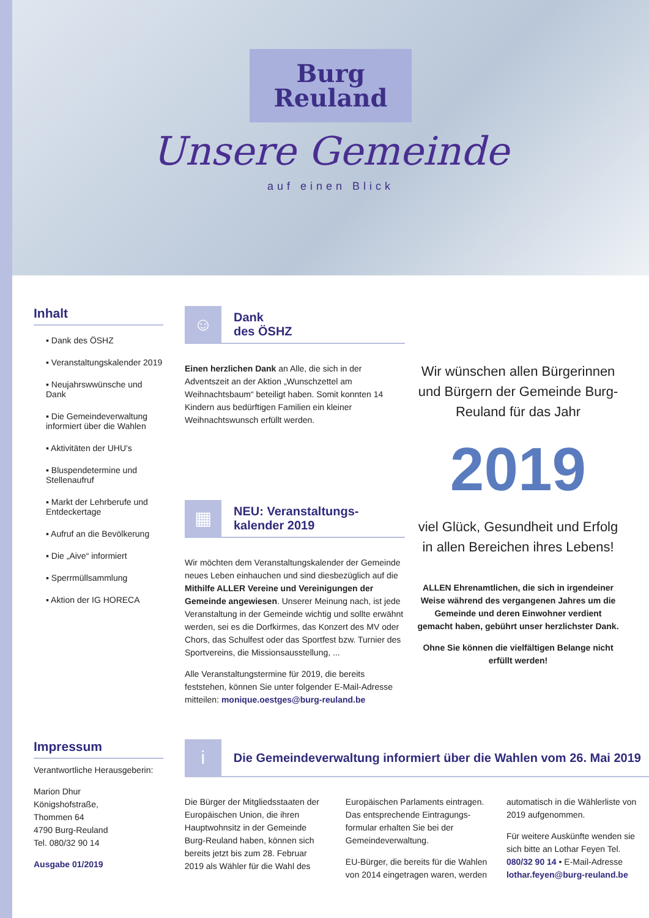Burg
Reuland
Unsere Gemeinde
auf einen Blick
Inhalt
▪ Dank des ÖSHZ
▪ Veranstaltungskalender 2019
▪ Neujahrswwünsche und Dank
▪ Die Gemeindeverwaltung informiert über die Wahlen
▪ Aktivitäten der UHU's
▪ Bluspendetermine und Stellenaufruf
▪ Markt der Lehrberufe und Entdeckertage
▪ Aufruf an die Bevölkerung
▪ Die „Aive“ informiert
▪ Sperrmüllsammlung
▪ Aktion der IG HORECA
☺
Dank
des ÖSHZ
Einen herzlichen Dank an Alle, die sich in der Adventszeit an der Aktion „Wunschzettel am Weihnachtsbaum“ beteiligt haben. Somit konnten 14 Kindern aus bedürftigen Familien ein kleiner Weihnachtswunsch erfüllt werden.
▦
NEU: Veranstaltungs-
kalender 2019
Wir möchten dem Veranstaltungskalender der Gemeinde neues Leben einhauchen und sind diesbezüglich auf die Mithilfe ALLER Vereine und Vereinigungen der Gemeinde angewiesen. Unserer Meinung nach, ist jede Veranstaltung in der Gemeinde wichtig und sollte erwähnt werden, sei es die Dorfkirmes, das Konzert des MV oder Chors, das Schulfest oder das Sportfest bzw. Turnier des Sportvereins, die Missionsausstellung, ...
Alle Veranstaltungstermine für 2019, die bereits feststehen, können Sie unter folgender E-Mail-Adresse mitteilen: monique.oestges@burg-reuland.be
Wir wünschen allen Bürgerinnen und Bürgern der Gemeinde Burg-Reuland für das Jahr
2019
viel Glück, Gesundheit und Erfolg in allen Bereichen ihres Lebens!
ALLEN Ehrenamtlichen, die sich in irgendeiner Weise während des vergangenen Jahres um die Gemeinde und deren Einwohner verdient gemacht haben, gebührt unser herzlichster Dank.
Ohne Sie können die vielfältigen Belange nicht erfüllt werden!
Impressum
Verantwortliche Herausgeberin:
Marion Dhur
Königshofstraße,
Thommen 64
4790 Burg-Reuland
Tel. 080/32 90 14
Ausgabe 01/2019
i
Die Gemeindeverwaltung informiert über die Wahlen vom 26. Mai 2019
Die Bürger der Mitgliedsstaaten der Europäischen Union, die ihren Hauptwohnsitz in der Gemeinde Burg-Reuland haben, können sich bereits jetzt bis zum 28. Februar 2019 als Wähler für die Wahl des Europäischen Parlaments eintragen. Das entsprechende Eintragungs-formular erhalten Sie bei der Gemeindeverwaltung.
EU-Bürger, die bereits für die Wahlen von 2014 eingetragen waren, werden automatisch in die Wählerliste von 2019 aufgenommen.
Für weitere Auskünfte wenden sie sich bitte an Lothar Feyen Tel. 080/32 90 14 • E-Mail-Adresse lothar.feyen@burg-reuland.be